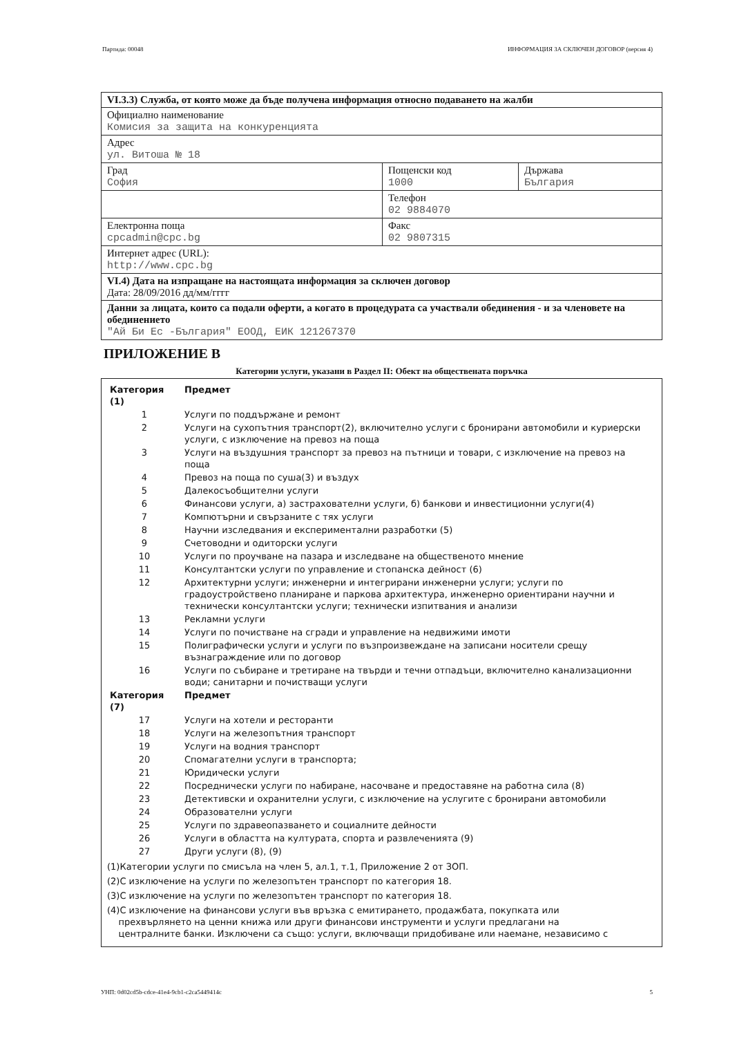Партида: 00048 ИНФОРМАЦИЯ ЗА СКЛЮЧЕН ДОГОВОР (версия 4)
| VI.3.3) Служба, от която може да бъде получена информация относно подаването на жалби | | |
| Официално наименование Комисия за защита на конкуренцията | | |
| Адрес ул. Витоша № 18 | | |
| Град София | Пощенски код 1000 | Държава България |
| | Телефон 02 9884070 | |
| Електронна поща cpcadmin@cpc.bg | Факс 02 9807315 | |
| Интернет адрес (URL): http://www.cpc.bg | | |
| VI.4) Дата на изпращане на настоящата информация за сключен договор Дата: 28/09/2016 дд/мм/гггг | | |
| Данни за лицата, които са подали оферти, а когато в процедурата са участвали обединения - и за членовете на обединението "Ай Би Ес -България" ЕООД, ЕИК 121267370 | | |
ПРИЛОЖЕНИЕ В
Категории услуги, указани в Раздел II: Обект на обществената поръчка
| Категория (1) | Предмет |
| 1 | Услуги по поддържане и ремонт |
| 2 | Услуги на сухопътния транспорт(2), включително услуги с бронирани автомобили и куриерски услуги, с изключение на превоз на поща |
| 3 | Услуги на въздушния транспорт за превоз на пътници и товари, с изключение на превоз на поща |
| 4 | Превоз на поща по суша(3) и въздух |
| 5 | Далекосъобщителни услуги |
| 6 | Финансови услуги, а) застрахователни услуги, б) банкови и инвестиционни услуги(4) |
| 7 | Компютърни и свързаните с тях услуги |
| 8 | Научни изследвания и експериментални разработки (5) |
| 9 | Счетоводни и одиторски услуги |
| 10 | Услуги по проучване на пазара и изследване на общественото мнение |
| 11 | Консултантски услуги по управление и стопанска дейност (6) |
| 12 | Архитектурни услуги; инженерни и интегрирани инженерни услуги; услуги по градоустройствено планиране и паркова архитектура, инженерно ориентирани научни и технически консултантски услуги; технически изпитвания и анализи |
| 13 | Рекламни услуги |
| 14 | Услуги по почистване на сгради и управление на недвижими имоти |
| 15 | Полиграфически услуги и услуги по възпроизвеждане на записани носители срещу възнаграждение или по договор |
| 16 | Услуги по събиране и третиране на твърди и течни отпадъци, включително канализационни води; санитарни и почистващи услуги |
| Категория (7) | Предмет |
| 17 | Услуги на хотели и ресторанти |
| 18 | Услуги на железопътния транспорт |
| 19 | Услуги на водния транспорт |
| 20 | Спомагателни услуги в транспорта; |
| 21 | Юридически услуги |
| 22 | Посреднически услуги по набиране, насочване и предоставяне на работна сила (8) |
| 23 | Детективски и охранителни услуги, с изключение на услугите с бронирани автомобили |
| 24 | Образователни услуги |
| 25 | Услуги по здравеопазването и социалните дейности |
| 26 | Услуги в областта на културата, спорта и развлеченията (9) |
| 27 | Други услуги (8), (9) |
(1)Категории услуги по смисъла на член 5, ал.1, т.1, Приложение 2 от ЗОП.
(2)С изключение на услуги по железопътен транспорт по категория 18.
(3)С изключение на услуги по железопътен транспорт по категория 18.
(4)С изключение на финансови услуги във връзка с емитирането, продажбата, покупката или
прехвърлянето на ценни книжа или други финансови инструменти и услуги предлагани на
централните банки. Изключени са също: услуги, включващи придобиване или наемане, независимо с
УНП: 0d02cd5b-cdce-41e4-9cb1-c2ca5449414c 5